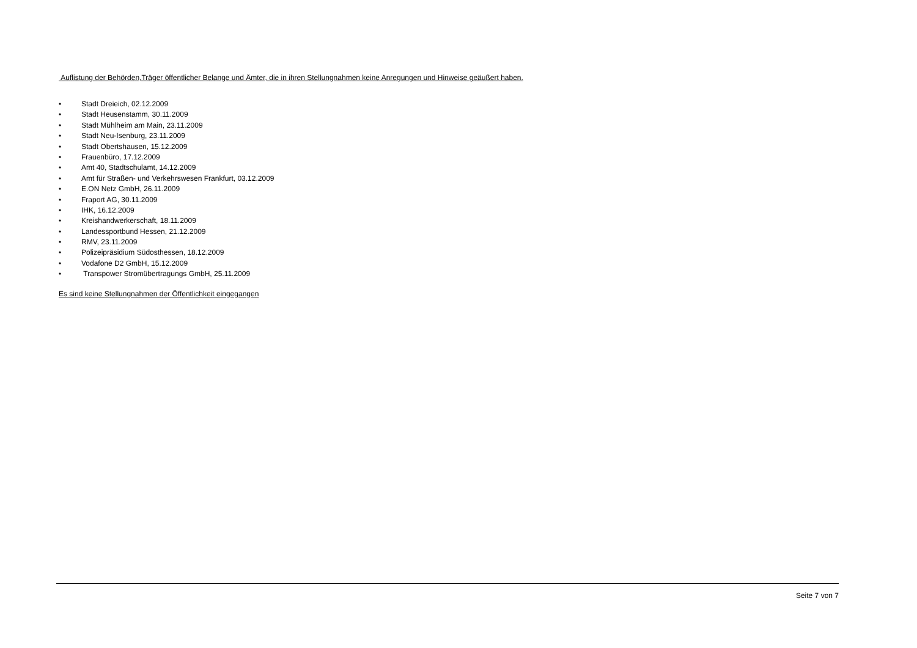Auflistung der Behörden,Träger öffentlicher Belange und Ämter, die in ihren Stellungnahmen keine Anregungen und Hinweise geäußert haben.
• Stadt Dreieich, 02.12.2009
• Stadt Heusenstamm, 30.11.2009
• Stadt Mühlheim am Main, 23.11.2009
• Stadt Neu-Isenburg, 23.11.2009
• Stadt Obertshausen, 15.12.2009
• Frauenbüro, 17.12.2009
• Amt 40, Stadtschulamt, 14.12.2009
• Amt für Straßen- und Verkehrswesen Frankfurt, 03.12.2009
• E.ON Netz GmbH, 26.11.2009
• Fraport AG, 30.11.2009
• IHK, 16.12.2009
• Kreishandwerkerschaft, 18.11.2009
• Landessportbund Hessen, 21.12.2009
• RMV, 23.11.2009
• Polizeipräsidium Südosthessen, 18.12.2009
• Vodafone D2 GmbH, 15.12.2009
• Transpower Stromübertragungs GmbH, 25.11.2009
Es sind keine Stellungnahmen der Öffentlichkeit eingegangen
Seite 7 von 7